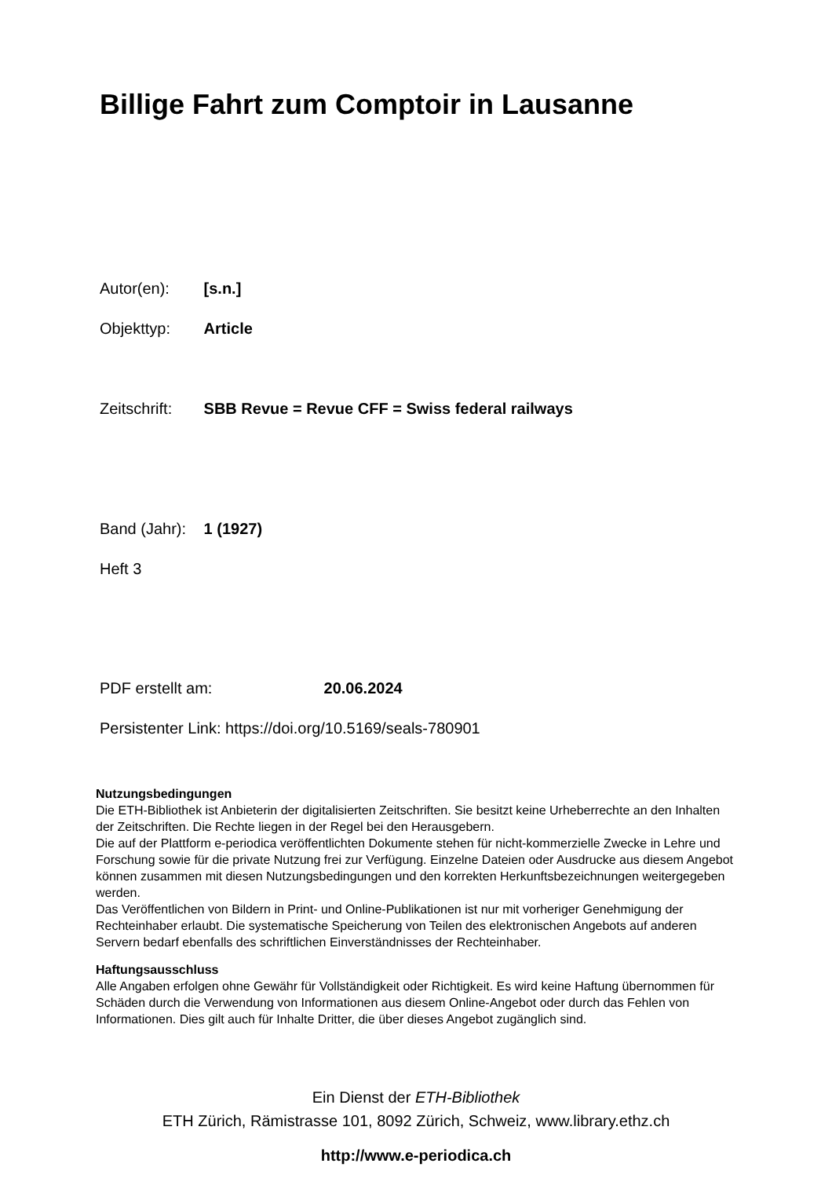Billige Fahrt zum Comptoir in Lausanne
Autor(en): [s.n.]
Objekttyp: Article
Zeitschrift: SBB Revue = Revue CFF = Swiss federal railways
Band (Jahr): 1 (1927)
Heft 3
PDF erstellt am: 20.06.2024
Persistenter Link: https://doi.org/10.5169/seals-780901
Nutzungsbedingungen
Die ETH-Bibliothek ist Anbieterin der digitalisierten Zeitschriften. Sie besitzt keine Urheberrechte an den Inhalten der Zeitschriften. Die Rechte liegen in der Regel bei den Herausgebern.
Die auf der Plattform e-periodica veröffentlichten Dokumente stehen für nicht-kommerzielle Zwecke in Lehre und Forschung sowie für die private Nutzung frei zur Verfügung. Einzelne Dateien oder Ausdrucke aus diesem Angebot können zusammen mit diesen Nutzungsbedingungen und den korrekten Herkunftsbezeichnungen weitergegeben werden.
Das Veröffentlichen von Bildern in Print- und Online-Publikationen ist nur mit vorheriger Genehmigung der Rechteinhaber erlaubt. Die systematische Speicherung von Teilen des elektronischen Angebots auf anderen Servern bedarf ebenfalls des schriftlichen Einverständnisses der Rechteinhaber.
Haftungsausschluss
Alle Angaben erfolgen ohne Gewähr für Vollständigkeit oder Richtigkeit. Es wird keine Haftung übernommen für Schäden durch die Verwendung von Informationen aus diesem Online-Angebot oder durch das Fehlen von Informationen. Dies gilt auch für Inhalte Dritter, die über dieses Angebot zugänglich sind.
Ein Dienst der ETH-Bibliothek
ETH Zürich, Rämistrasse 101, 8092 Zürich, Schweiz, www.library.ethz.ch
http://www.e-periodica.ch